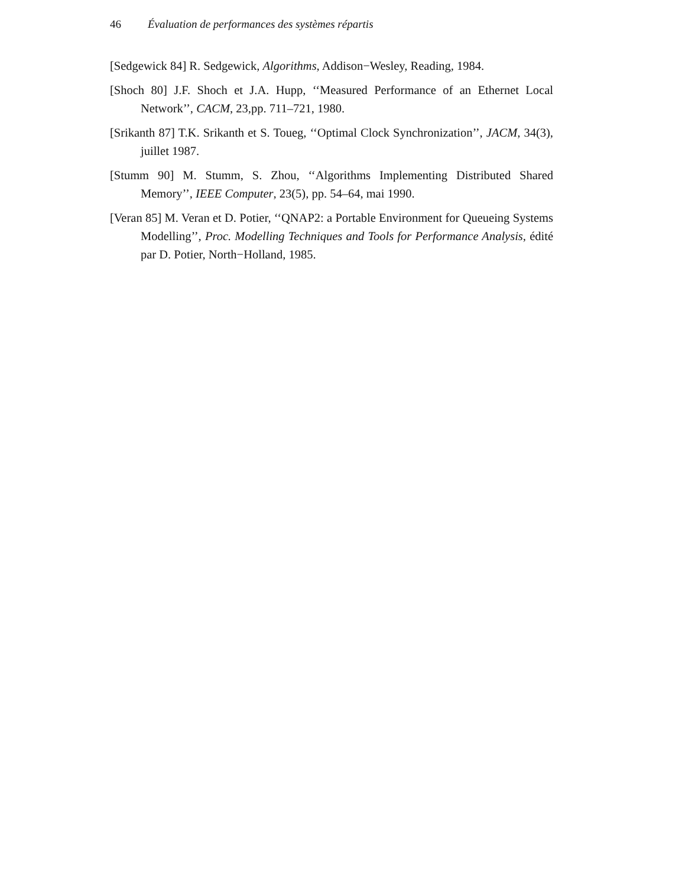46 Évaluation de performances des systèmes répartis
[Sedgewick 84] R. Sedgewick, Algorithms, Addison−Wesley, Reading, 1984.
[Shoch 80] J.F. Shoch et J.A. Hupp, ‘‘Measured Performance of an Ethernet Local Network’’, CACM, 23,pp. 711–721, 1980.
[Srikanth 87] T.K. Srikanth et S. Toueg, ‘‘Optimal Clock Synchronization’’, JACM, 34(3), juillet 1987.
[Stumm 90] M. Stumm, S. Zhou, ‘‘Algorithms Implementing Distributed Shared Memory’’, IEEE Computer, 23(5), pp. 54–64, mai 1990.
[Veran 85] M. Veran et D. Potier, ‘‘QNAP2: a Portable Environment for Queueing Systems Modelling’’, Proc. Modelling Techniques and Tools for Performance Analysis, édité par D. Potier, North−Holland, 1985.